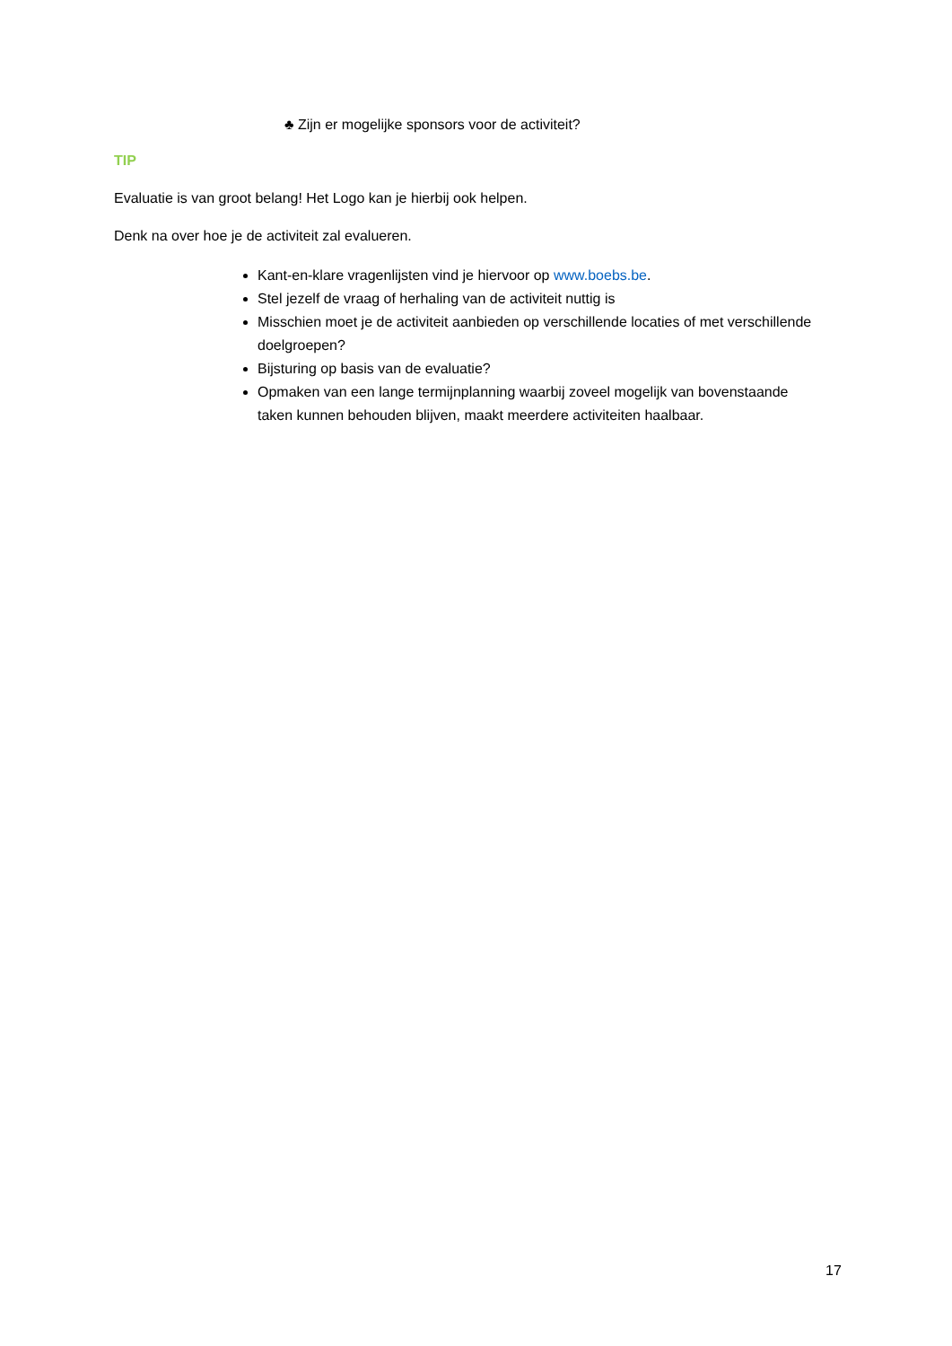♣ Zijn er mogelijke sponsors voor de activiteit?
TIP
Evaluatie is van groot belang! Het Logo kan je hierbij ook helpen.
Denk na over hoe je de activiteit zal evalueren.
Kant-en-klare vragenlijsten vind je hiervoor op www.boebs.be.
Stel jezelf de vraag of herhaling van de activiteit nuttig is
Misschien moet je de activiteit aanbieden op verschillende locaties of met verschillende doelgroepen?
Bijsturing op basis van de evaluatie?
Opmaken van een lange termijnplanning waarbij zoveel mogelijk van bovenstaande taken kunnen behouden blijven, maakt meerdere activiteiten haalbaar.
17